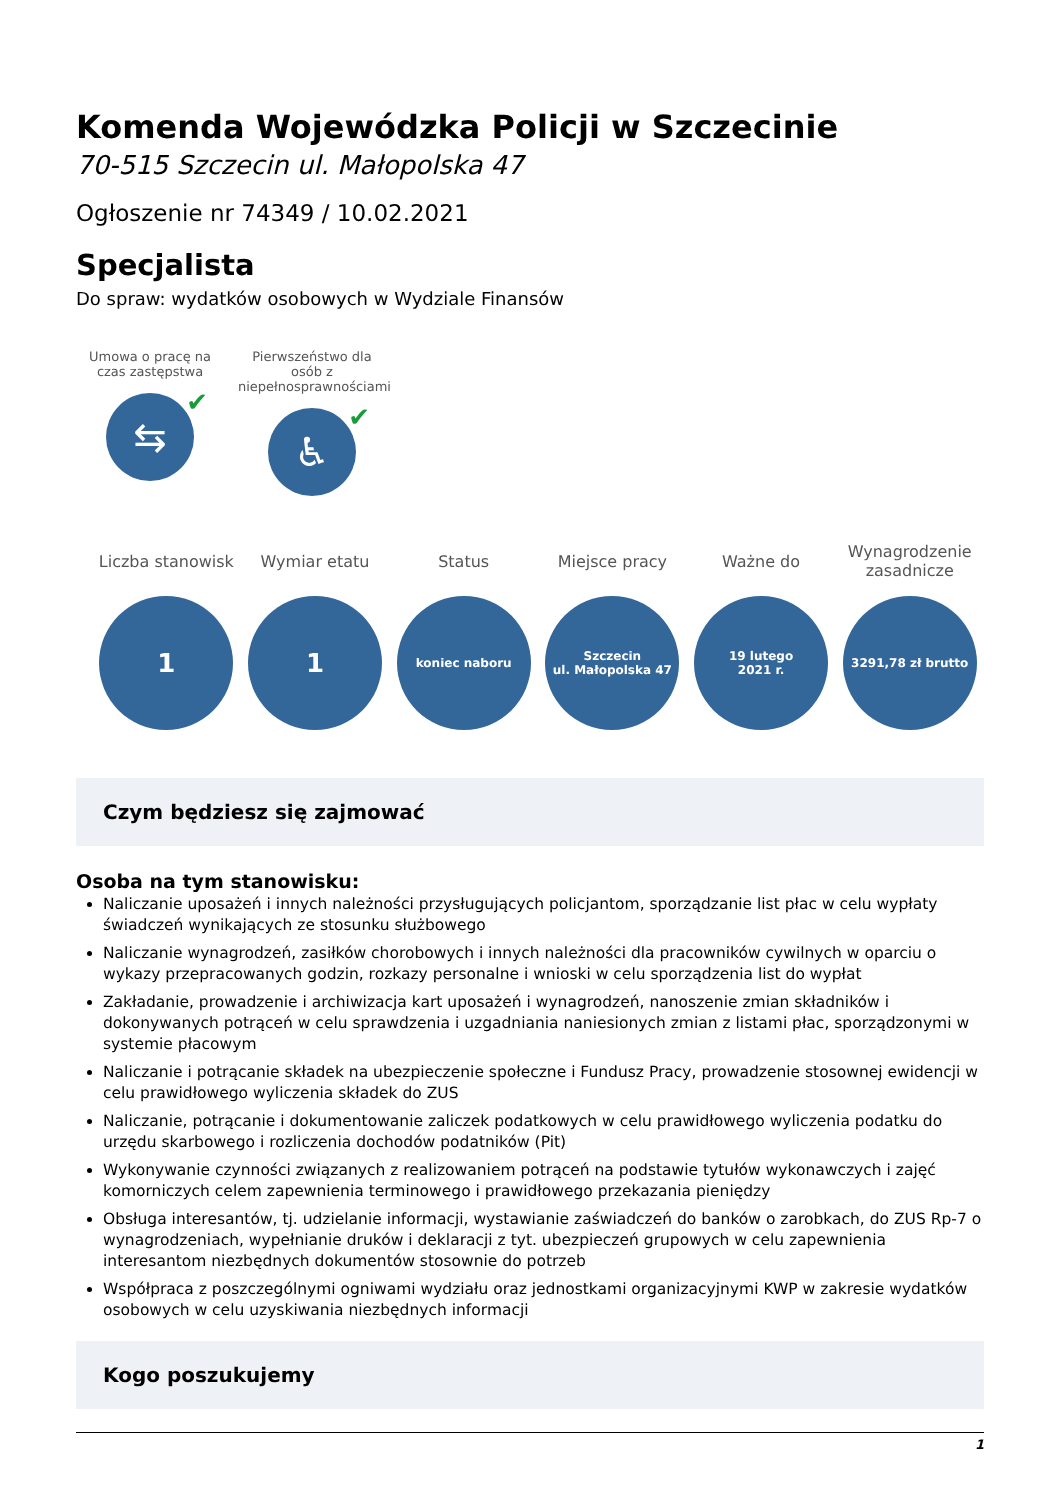Komenda Wojewódzka Policji w Szczecinie
70-515 Szczecin ul. Małopolska 47
Ogłoszenie nr 74349 / 10.02.2021
Specjalista
Do spraw: wydatków osobowych w Wydziale Finansów
Umowa o pracę na czas zastępstwa
⇆ ✔
Pierwszeństwo dla osób z niepełnosprawnościami
♿ ✔
Liczba stanowisk
1
Wymiar etatu
1
Status
koniec naboru
Miejsce pracy
Szczecin
ul. Małopolska 47
Ważne do
19 lutego
2021 r.
Wynagrodzenie zasadnicze
3291,78 zł brutto
Czym będziesz się zajmować
Osoba na tym stanowisku:
Naliczanie uposażeń i innych należności przysługujących policjantom, sporządzanie list płac w celu wypłaty świadczeń wynikających ze stosunku służbowego
Naliczanie wynagrodzeń, zasiłków chorobowych i innych należności dla pracowników cywilnych w oparciu o wykazy przepracowanych godzin, rozkazy personalne i wnioski w celu sporządzenia list do wypłat
Zakładanie, prowadzenie i archiwizacja kart uposażeń i wynagrodzeń, nanoszenie zmian składników i dokonywanych potrąceń w celu sprawdzenia i uzgadniania naniesionych zmian z listami płac, sporządzonymi w systemie płacowym
Naliczanie i potrącanie składek na ubezpieczenie społeczne i Fundusz Pracy, prowadzenie stosownej ewidencji w celu prawidłowego wyliczenia składek do ZUS
Naliczanie, potrącanie i dokumentowanie zaliczek podatkowych w celu prawidłowego wyliczenia podatku do urzędu skarbowego i rozliczenia dochodów podatników (Pit)
Wykonywanie czynności związanych z realizowaniem potrąceń na podstawie tytułów wykonawczych i zajęć komorniczych celem zapewnienia terminowego i prawidłowego przekazania pieniędzy
Obsługa interesantów, tj. udzielanie informacji, wystawianie zaświadczeń do banków o zarobkach, do ZUS Rp-7 o wynagrodzeniach, wypełnianie druków i deklaracji z tyt. ubezpieczeń grupowych w celu zapewnienia interesantom niezbędnych dokumentów stosownie do potrzeb
Współpraca z poszczególnymi ogniwami wydziału oraz jednostkami organizacyjnymi KWP w zakresie wydatków osobowych w celu uzyskiwania niezbędnych informacji
Kogo poszukujemy
1